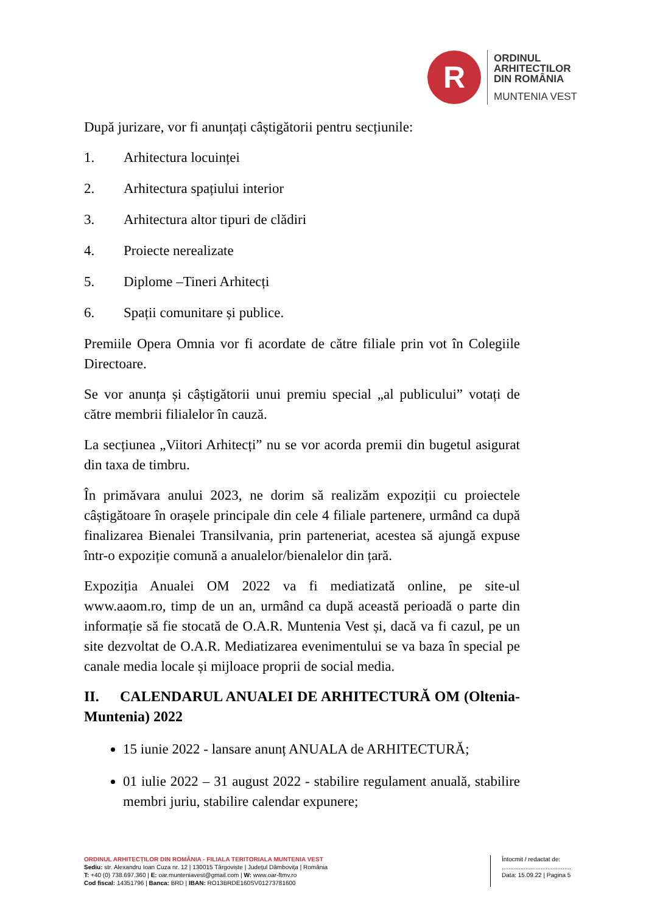R
ORDINUL
ARHITECTILOR
DIN ROMÂNIA
MUNTENIA VEST
După jurizare, vor fi anunțați câștigătorii pentru secțiunile:
1. Arhitectura locuinței
2. Arhitectura spațiului interior
3. Arhitectura altor tipuri de clădiri
4. Proiecte nerealizate
5. Diplome –Tineri Arhitecți
6. Spații comunitare și publice.
Premiile Opera Omnia vor fi acordate de către filiale prin vot în Colegiile Directoare.
Se vor anunța și câștigătorii unui premiu special „al publicului” votați de către membrii filialelor în cauză.
La secțiunea „Viitori Arhitecți” nu se vor acorda premii din bugetul asigurat din taxa de timbru.
În primăvara anului 2023, ne dorim să realizăm expoziții cu proiectele câștigătoare în orașele principale din cele 4 filiale partenere, urmând ca după finalizarea Bienalei Transilvania, prin parteneriat, acestea să ajungă expuse într-o expoziție comună a anualelor/bienalelor din țară.
Expoziția Anualei OM 2022 va fi mediatizată online, pe site-ul www.aaom.ro, timp de un an, urmând ca după această perioadă o parte din informație să fie stocată de O.A.R. Muntenia Vest și, dacă va fi cazul, pe un site dezvoltat de O.A.R. Mediatizarea evenimentului se va baza în special pe canale media locale și mijloace proprii de social media.
II. CALENDARUL ANUALEI DE ARHITECTURĂ OM (Oltenia-Muntenia) 2022
15 iunie 2022 - lansare anunț ANUALA de ARHITECTURĂ;
01 iulie 2022 – 31 august 2022 - stabilire regulament anuală, stabilire membri juriu, stabilire calendar expunere;
ORDINUL ARHITECȚILOR DIN ROMÂNIA - FILIALA TERITORIALA MUNTENIA VEST
Sediu: str. Alexandru Ioan Cuza nr. 12 | 130015 Târgoviște | Județul Dâmbovița | România
T: +40 (0) 738.697.360 | E: oar.munteniavest@gmail.com | W: www.oar-ftmv.ro
Cod fiscal: 14351796 | Banca: BRD | IBAN: RO13BRDE160SV01273781600
Întocmit / redactat de:
.........................................
Data: 15.09.22 | Pagina 5